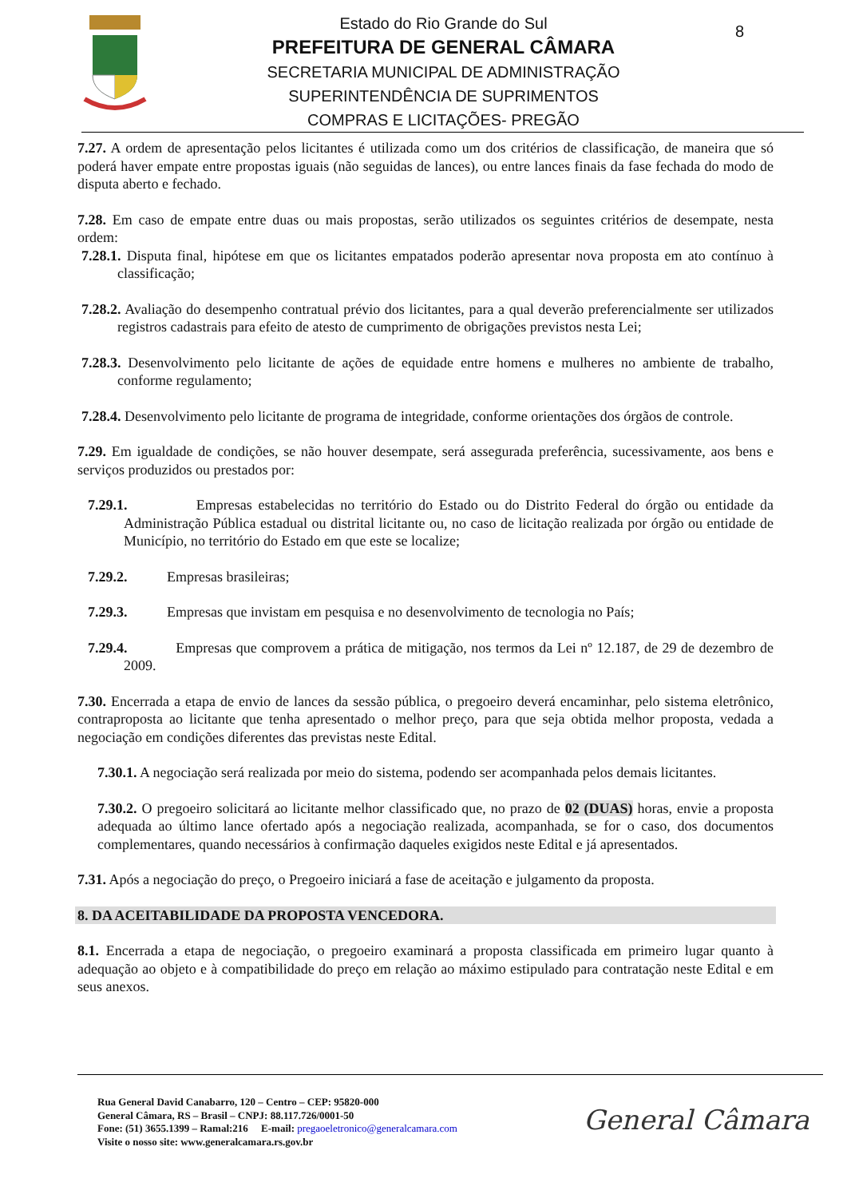Estado do Rio Grande do Sul
PREFEITURA DE GENERAL CÂMARA
SECRETARIA MUNICIPAL DE ADMINISTRAÇÃO
SUPERINTENDÊNCIA DE SUPRIMENTOS
COMPRAS E LICITAÇÕES- PREGÃO
8
7.27. A ordem de apresentação pelos licitantes é utilizada como um dos critérios de classificação, de maneira que só poderá haver empate entre propostas iguais (não seguidas de lances), ou entre lances finais da fase fechada do modo de disputa aberto e fechado.
7.28. Em caso de empate entre duas ou mais propostas, serão utilizados os seguintes critérios de desempate, nesta ordem:
7.28.1. Disputa final, hipótese em que os licitantes empatados poderão apresentar nova proposta em ato contínuo à classificação;
7.28.2. Avaliação do desempenho contratual prévio dos licitantes, para a qual deverão preferencialmente ser utilizados registros cadastrais para efeito de atesto de cumprimento de obrigações previstos nesta Lei;
7.28.3. Desenvolvimento pelo licitante de ações de equidade entre homens e mulheres no ambiente de trabalho, conforme regulamento;
7.28.4. Desenvolvimento pelo licitante de programa de integridade, conforme orientações dos órgãos de controle.
7.29. Em igualdade de condições, se não houver desempate, será assegurada preferência, sucessivamente, aos bens e serviços produzidos ou prestados por:
7.29.1. Empresas estabelecidas no território do Estado ou do Distrito Federal do órgão ou entidade da Administração Pública estadual ou distrital licitante ou, no caso de licitação realizada por órgão ou entidade de Município, no território do Estado em que este se localize;
7.29.2. Empresas brasileiras;
7.29.3. Empresas que invistam em pesquisa e no desenvolvimento de tecnologia no País;
7.29.4. Empresas que comprovem a prática de mitigação, nos termos da Lei nº 12.187, de 29 de dezembro de 2009.
7.30. Encerrada a etapa de envio de lances da sessão pública, o pregoeiro deverá encaminhar, pelo sistema eletrônico, contraproposta ao licitante que tenha apresentado o melhor preço, para que seja obtida melhor proposta, vedada a negociação em condições diferentes das previstas neste Edital.
7.30.1. A negociação será realizada por meio do sistema, podendo ser acompanhada pelos demais licitantes.
7.30.2. O pregoeiro solicitará ao licitante melhor classificado que, no prazo de 02 (DUAS) horas, envie a proposta adequada ao último lance ofertado após a negociação realizada, acompanhada, se for o caso, dos documentos complementares, quando necessários à confirmação daqueles exigidos neste Edital e já apresentados.
7.31. Após a negociação do preço, o Pregoeiro iniciará a fase de aceitação e julgamento da proposta.
8. DA ACEITABILIDADE DA PROPOSTA VENCEDORA.
8.1. Encerrada a etapa de negociação, o pregoeiro examinará a proposta classificada em primeiro lugar quanto à adequação ao objeto e à compatibilidade do preço em relação ao máximo estipulado para contratação neste Edital e em seus anexos.
Rua General David Canabarro, 120 – Centro – CEP: 95820-000
General Câmara, RS – Brasil – CNPJ: 88.117.726/0001-50
Fone: (51) 3655.1399 – Ramal:216 E-mail: pregaoeletronico@generalcamara.com
Visite o nosso site: www.generalcamara.rs.gov.br
General Câmara